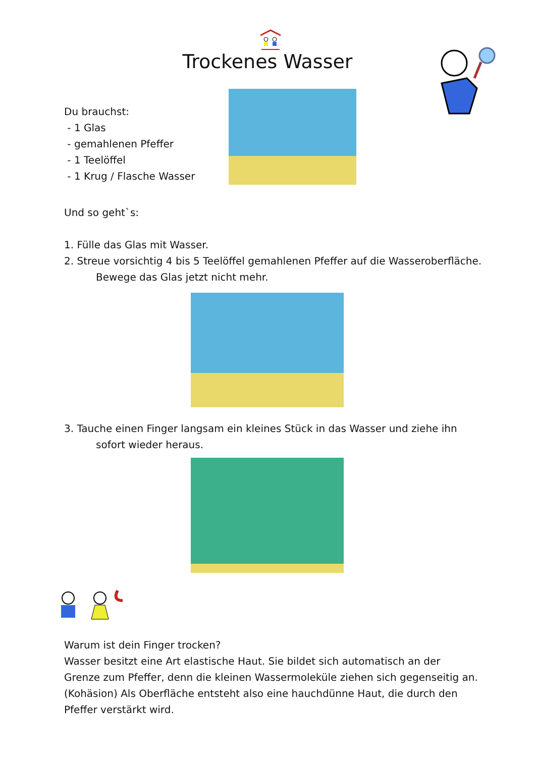Trockenes Wasser
Du brauchst:
- 1 Glas
- gemahlenen Pfeffer
- 1 Teelöffel
- 1 Krug / Flasche Wasser
Und so geht`s:
1. Fülle das Glas mit Wasser.
2. Streue vorsichtig 4 bis 5 Teelöffel gemahlenen Pfeffer auf die Wasseroberfläche.
Bewege das Glas jetzt nicht mehr.
3. Tauche einen Finger langsam ein kleines Stück in das Wasser und ziehe ihn
sofort wieder heraus.
Warum ist dein Finger trocken?
Wasser besitzt eine Art elastische Haut. Sie bildet sich automatisch an der Grenze zum Pfeffer, denn die kleinen Wassermoleküle ziehen sich gegenseitig an. (Kohäsion) Als Oberfläche entsteht also eine hauchdünne Haut, die durch den Pfeffer verstärkt wird.